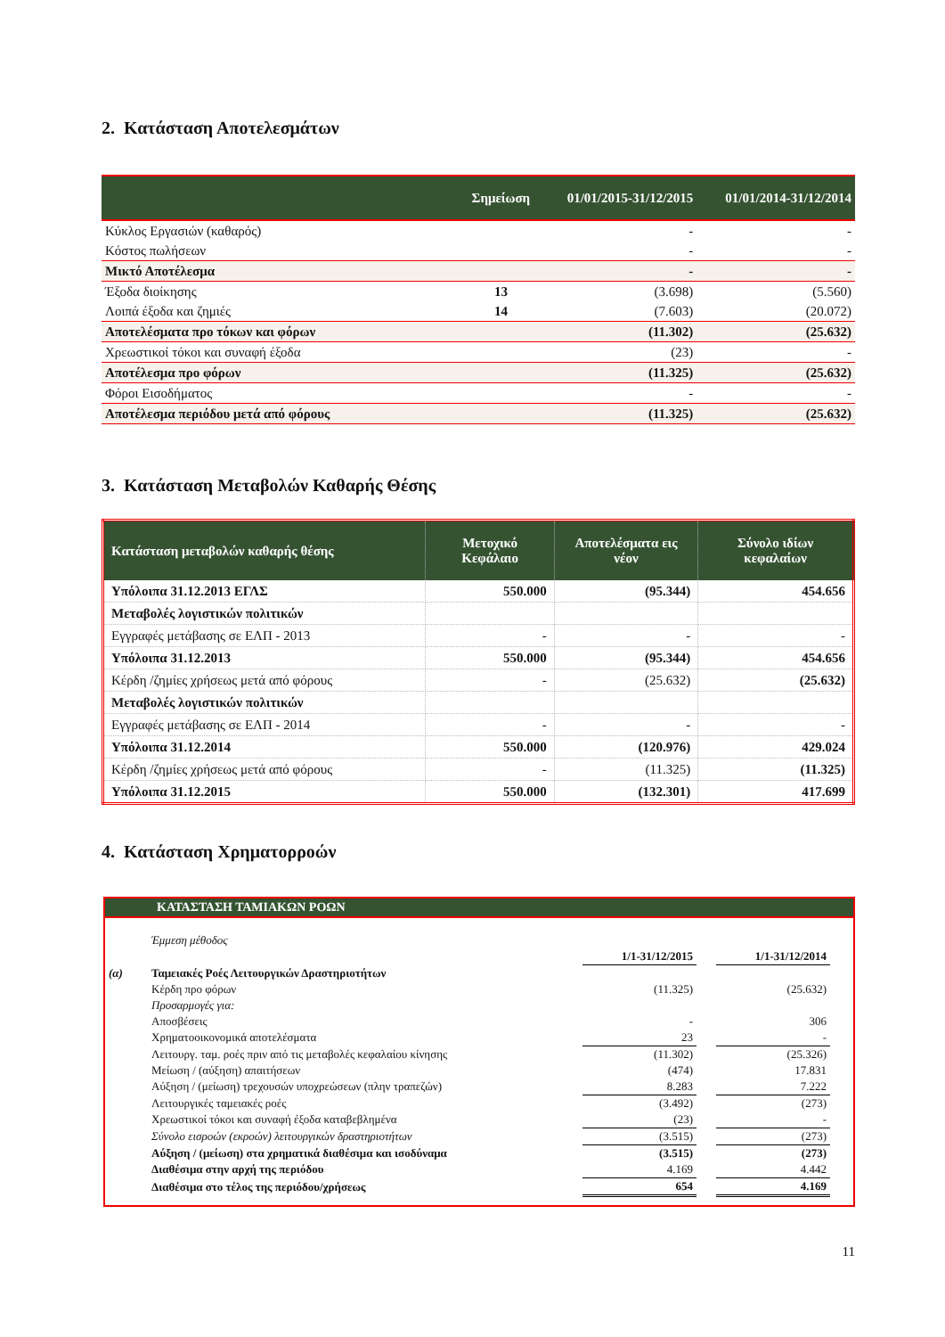2. Κατάσταση Αποτελεσμάτων
| | Σημείωση | 01/01/2015-31/12/2015 | 01/01/2014-31/12/2014 |
| --- | --- | --- | --- |
| Κύκλος Εργασιών (καθαρός) | | - | - |
| Κόστος πωλήσεων | | - | - |
| Μικτό Αποτέλεσμα | | - | - |
| Έξοδα διοίκησης | 13 | (3.698) | (5.560) |
| Λοιπά έξοδα και ζημιές | 14 | (7.603) | (20.072) |
| Αποτελέσματα προ τόκων και φόρων | | (11.302) | (25.632) |
| Χρεωστικοί τόκοι και συναφή έξοδα | | (23) | - |
| Αποτέλεσμα προ φόρων | | (11.325) | (25.632) |
| Φόροι Εισοδήματος | | - | - |
| Αποτέλεσμα περιόδου μετά από φόρους | | (11.325) | (25.632) |
3. Κατάσταση Μεταβολών Καθαρής Θέσης
| Κατάσταση μεταβολών καθαρής θέσης | Μετοχικό Κεφάλαιο | Αποτελέσματα εις νέον | Σύνολο ιδίων κεφαλαίων |
| --- | --- | --- | --- |
| Υπόλοιπα 31.12.2013 ΕΓΛΣ | 550.000 | (95.344) | 454.656 |
| Μεταβολές λογιστικών πολιτικών | | | |
| Εγγραφές μετάβασης σε ΕΛΠ - 2013 | - | - | - |
| Υπόλοιπα 31.12.2013 | 550.000 | (95.344) | 454.656 |
| Κέρδη /ζημίες χρήσεως μετά από φόρους | - | (25.632) | (25.632) |
| Μεταβολές λογιστικών πολιτικών | | | |
| Εγγραφές μετάβασης σε ΕΛΠ - 2014 | - | - | - |
| Υπόλοιπα 31.12.2014 | 550.000 | (120.976) | 429.024 |
| Κέρδη /ζημίες χρήσεως μετά από φόρους | - | (11.325) | (11.325) |
| Υπόλοιπα 31.12.2015 | 550.000 | (132.301) | 417.699 |
4. Κατάσταση Χρηματορροών
ΚΑΤΑΣΤΑΣΗ ΤΑΜΙΑΚΩΝ ΡΟΩΝ
| | Έμμεση μέθοδος | | | | |
| | | 1/1-31/12/2015 | | 1/1-31/12/2014 | |
| (α) | Ταμειακές Ροές Λειτουργικών Δραστηριοτήτων | | | | |
| | Κέρδη προ φόρων | (11.325) | | (25.632) | |
| | Προσαρμογές για: | | | | |
| | Αποσβέσεις | - | | 306 | |
| | Χρηματοοικονομικά αποτελέσματα | 23 | | - | |
| | Λειτουργ. ταμ. ροές πριν από τις μεταβολές κεφαλαίου κίνησης | (11.302) | | (25.326) | |
| | Μείωση / (αύξηση) απαιτήσεων | (474) | | 17.831 | |
| | Αύξηση / (μείωση) τρεχουσών υποχρεώσεων (πλην τραπεζών) | 8.283 | | 7.222 | |
| | Λειτουργικές ταμειακές ροές | (3.492) | | (273) | |
| | Χρεωστικοί τόκοι και συναφή έξοδα καταβεβλημένα | (23) | | - | |
| | Σύνολο εισροών (εκροών) λειτουργικών δραστηριοτήτων | (3.515) | | (273) | |
| | Αύξηση / (μείωση) στα χρηματικά διαθέσιμα και ισοδύναμα | (3.515) | | (273) | |
| | Διαθέσιμα στην αρχή της περιόδου | 4.169 | | 4.442 | |
| | Διαθέσιμα στο τέλος της περιόδου/χρήσεως | 654 | | 4.169 | |
11